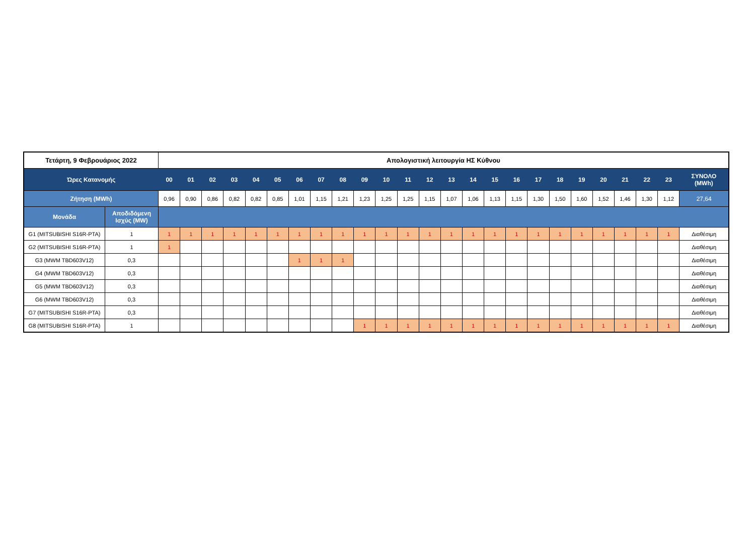| Τετάρτη, 9 Φεβρουάριος 2022 | | Απολογιστική λειτουργία ΗΣ Κύθνου | | | | | | | | | | | | | | | | | | | | | | | | |
| --- | --- | --- | --- | --- | --- | --- | --- | --- | --- | --- | --- | --- | --- | --- | --- | --- | --- | --- | --- | --- | --- | --- | --- | --- | --- | --- |
| Ώρες Κατανομής | | 00 | 01 | 02 | 03 | 04 | 05 | 06 | 07 | 08 | 09 | 10 | 11 | 12 | 13 | 14 | 15 | 16 | 17 | 18 | 19 | 20 | 21 | 22 | 23 | ΣΥΝΟΛΟ (MWh) |
| Ζήτηση (MWh) | | 0,96 | 0,90 | 0,86 | 0,82 | 0,82 | 0,85 | 1,01 | 1,15 | 1,21 | 1,23 | 1,25 | 1,25 | 1,15 | 1,07 | 1,06 | 1,13 | 1,15 | 1,30 | 1,50 | 1,60 | 1,52 | 1,46 | 1,30 | 1,12 | 27,64 |
| Μονάδα | Αποδιδόμενη Ισχύς (MW) | | | | | | | | | | | | | | | | | | | | | | | | | |
| G1 (MITSUBISHI S16R-PTA) | 1 | 1 | 1 | 1 | 1 | 1 | 1 | 1 | 1 | 1 | 1 | 1 | 1 | 1 | 1 | 1 | 1 | 1 | 1 | 1 | 1 | 1 | 1 | 1 | 1 | Διαθέσιμη |
| G2 (MITSUBISHI S16R-PTA) | 1 | 1 | | | | | | | | | | | | | | | | | | | | | | | | Διαθέσιμη |
| G3 (MWM TBD603V12) | 0,3 | | | | | | | 1 | 1 | 1 | | | | | | | | | | | | | | | | Διαθέσιμη |
| G4 (MWM TBD603V12) | 0,3 | | | | | | | | | | | | | | | | | | | | | | | | | Διαθέσιμη |
| G5 (MWM TBD603V12) | 0,3 | | | | | | | | | | | | | | | | | | | | | | | | | Διαθέσιμη |
| G6 (MWM TBD603V12) | 0,3 | | | | | | | | | | | | | | | | | | | | | | | | | Διαθέσιμη |
| G7 (MITSUBISHI S16R-PTA) | 0,3 | | | | | | | | | | | | | | | | | | | | | | | | | Διαθέσιμη |
| G8 (MITSUBISHI S16R-PTA) | 1 | | | | | | | | | | 1 | 1 | 1 | 1 | 1 | 1 | 1 | 1 | 1 | 1 | 1 | 1 | 1 | 1 | 1 | Διαθέσιμη |